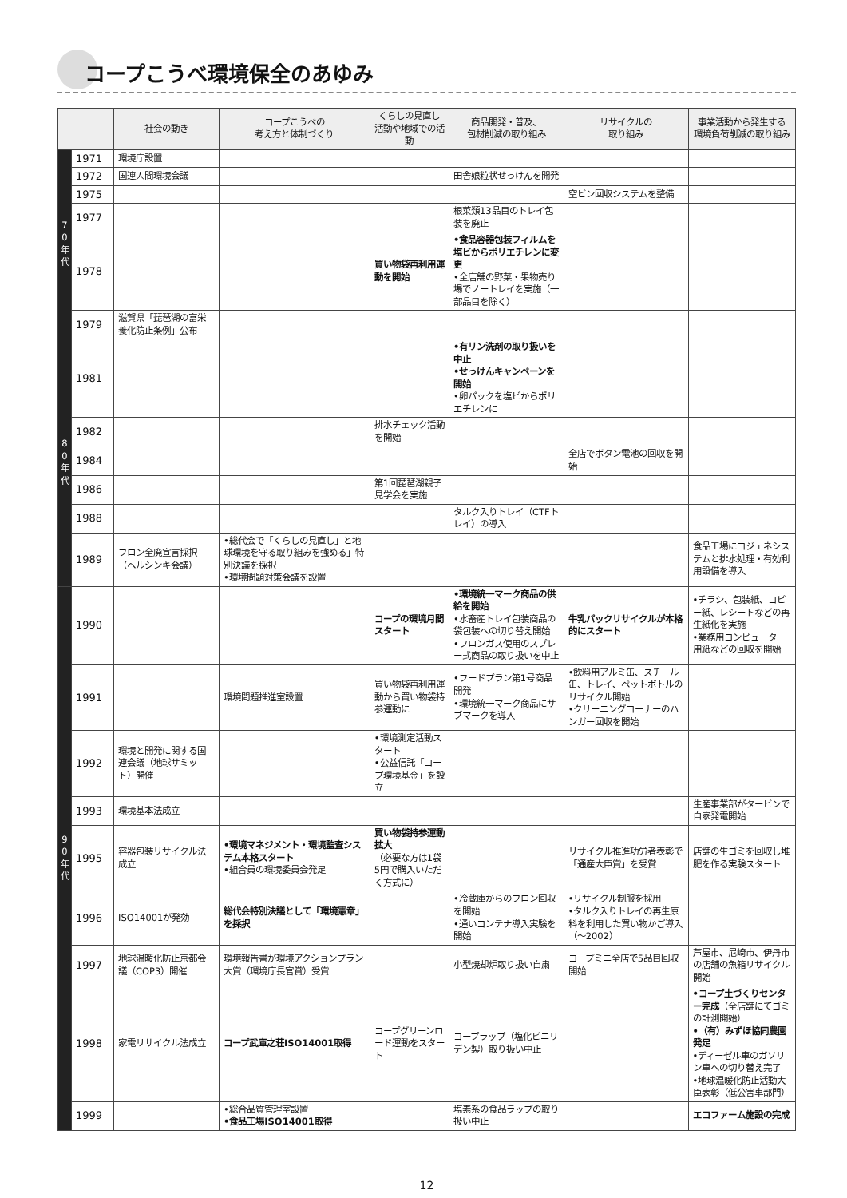コープこうべ環境保全のあゆみ
| | | 社会の動き | コープこうべの 考え方と体制づくり | くらしの見直し 活動や地域での活動 | 商品開発・普及、 包材削減の取り組み | リサイクルの 取り組み | 事業活動から発生する 環境負荷削減の取り組み |
| --- | --- | --- | --- | --- | --- | --- | --- |
| 7 0 年 代 | 1971 | 環境庁設置 | | | | | |
| | 1972 | 国連人間環境会議 | | | 田舎娘粒状せっけんを開発 | | |
| | 1975 | | | | | 空ビン回収システムを整備 | |
| | 1977 | | | | 根菜類13品目のトレイ包装を廃止 | | |
| | 1978 | | | 買い物袋再利用運動を開始 | •食品容器包装フィルムを塩ビからポリエチレンに変更 •全店舗の野菜・果物売り場でノートレイを実施（一部品目を除く） | | |
| | 1979 | 滋賀県「琵琶湖の富栄養化防止条例」公布 | | | | | |
| 8 0 年 代 | 1981 | | | | •有リン洗剤の取り扱いを中止 •せっけんキャンペーンを開始 •卵パックを塩ビからポリエチレンに | | |
| | 1982 | | | 排水チェック活動を開始 | | | |
| | 1984 | | | | | 全店でボタン電池の回収を開始 | |
| | 1986 | | | 第1回琵琶湖親子見学会を実施 | | | |
| | 1988 | | | | タルク入りトレイ（CTFトレイ）の導入 | | |
| | 1989 | フロン全廃宣言採択（ヘルシンキ会議） | •総代会で「くらしの見直し」と地球環境を守る取り組みを強める」特別決議を採択 •環境問題対策会議を設置 | | | | 食品工場にコジェネシステムと排水処理・有効利用設備を導入 |
| 9 0 年 代 | 1990 | | | コープの環境月間スタート | •環境統一マーク商品の供給を開始 •水畜産トレイ包装商品の袋包装への切り替え開始 •フロンガス使用のスプレー式商品の取り扱いを中止 | 牛乳パックリサイクルが本格的にスタート | •チラシ、包装紙、コピー紙、レシートなどの再生紙化を実施 •業務用コンピューター用紙などの回収を開始 |
| | 1991 | | 環境問題推進室設置 | 買い物袋再利用運動から買い物袋持参運動に | •フードプラン第1号商品開発 •環境統一マーク商品にサブマークを導入 | •飲料用アルミ缶、スチール缶、トレイ、ペットボトルのリサイクル開始 •クリーニングコーナーのハンガー回収を開始 | |
| | 1992 | 環境と開発に関する国連会議（地球サミット）開催 | | •環境測定活動スタート •公益信託「コープ環境基金」を設立 | | | |
| | 1993 | 環境基本法成立 | | | | | 生産事業部がタービンで自家発電開始 |
| | 1995 | 容器包装リサイクル法成立 | •環境マネジメント・環境監査システム本格スタート •組合員の環境委員会発足 | 買い物袋持参運動拡大 （必要な方は1袋5円で購入いただく方式に） | | リサイクル推進功労者表彰で「通産大臣賞」を受賞 | 店舗の生ゴミを回収し堆肥を作る実験スタート |
| | 1996 | ISO14001が発効 | 総代会特別決議として「環境憲章」を採択 | | •冷蔵庫からのフロン回収を開始 •通いコンテナ導入実験を開始 | •リサイクル制服を採用 •タルク入りトレイの再生原料を利用した買い物かご導入（〜2002） | |
| | 1997 | 地球温暖化防止京都会議（COP3）開催 | 環境報告書が環境アクションプラン大賞（環境庁長官賞）受賞 | | 小型焼却炉取り扱い自粛 | コープミニ全店で5品目回収開始 | 芦屋市、尼崎市、伊丹市の店舗の魚箱リサイクル開始 |
| | 1998 | 家電リサイクル法成立 | コープ武庫之荘ISO14001取得 | コープグリーンロード運動をスタート | コープラップ（塩化ビニリデン製）取り扱い中止 | | •コープ土づくりセンター完成 （全店舗にてゴミの計測開始） •（有）みずほ協同農園発足 •ディーゼル車のガソリン車への切り替え完了 •地球温暖化防止活動大臣表彰（低公害車部門） |
| | 1999 | | •総合品質管理室設置 •食品工場ISO14001取得 | | 塩素系の食品ラップの取り扱い中止 | | エコファーム施設の完成 |
12